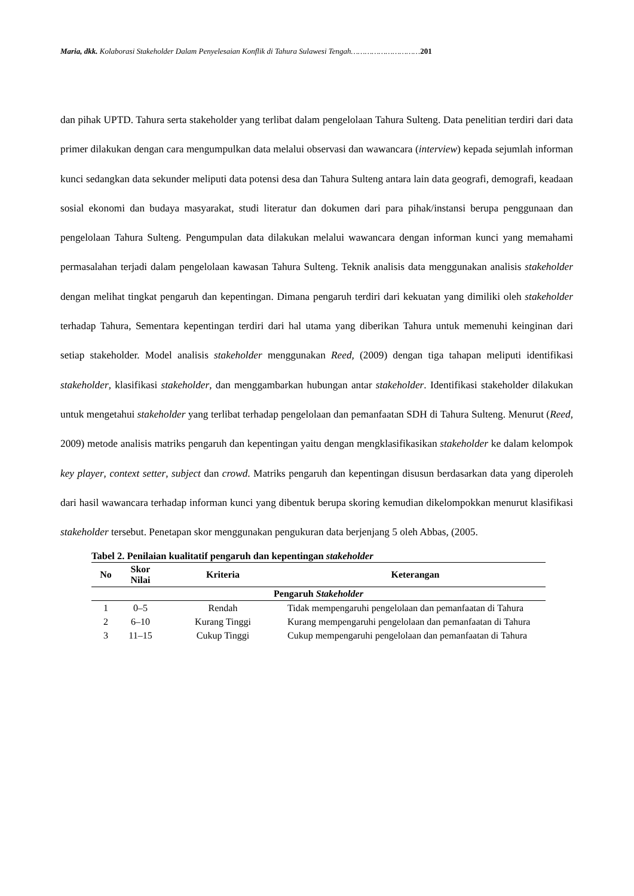Maria, dkk. Kolaborasi Stakeholder Dalam Penyelesaian Konflik di Tahura Sulawesi Tengah…………………………201
dan pihak UPTD. Tahura serta stakeholder yang terlibat dalam pengelolaan Tahura Sulteng. Data penelitian terdiri dari data primer dilakukan dengan cara mengumpulkan data melalui observasi dan wawancara (interview) kepada sejumlah informan kunci sedangkan data sekunder meliputi data potensi desa dan Tahura Sulteng antara lain data geografi, demografi, keadaan sosial ekonomi dan budaya masyarakat, studi literatur dan dokumen dari para pihak/instansi berupa penggunaan dan pengelolaan Tahura Sulteng. Pengumpulan data dilakukan melalui wawancara dengan informan kunci yang memahami permasalahan terjadi dalam pengelolaan kawasan Tahura Sulteng. Teknik analisis data menggunakan analisis stakeholder dengan melihat tingkat pengaruh dan kepentingan. Dimana pengaruh terdiri dari kekuatan yang dimiliki oleh stakeholder terhadap Tahura, Sementara kepentingan terdiri dari hal utama yang diberikan Tahura untuk memenuhi keinginan dari setiap stakeholder. Model analisis stakeholder menggunakan Reed, (2009) dengan tiga tahapan meliputi identifikasi stakeholder, klasifikasi stakeholder, dan menggambarkan hubungan antar stakeholder. Identifikasi stakeholder dilakukan untuk mengetahui stakeholder yang terlibat terhadap pengelolaan dan pemanfaatan SDH di Tahura Sulteng. Menurut (Reed, 2009) metode analisis matriks pengaruh dan kepentingan yaitu dengan mengklasifikasikan stakeholder ke dalam kelompok key player, context setter, subject dan crowd. Matriks pengaruh dan kepentingan disusun berdasarkan data yang diperoleh dari hasil wawancara terhadap informan kunci yang dibentuk berupa skoring kemudian dikelompokkan menurut klasifikasi stakeholder tersebut. Penetapan skor menggunakan pengukuran data berjenjang 5 oleh Abbas, (2005.
Tabel 2. Penilaian kualitatif pengaruh dan kepentingan stakeholder
| No | Skor Nilai | Kriteria | Keterangan |
| --- | --- | --- | --- |
| Pengaruh Stakeholder | | | |
| 1 | 0–5 | Rendah | Tidak mempengaruhi pengelolaan dan pemanfaatan di Tahura |
| 2 | 6–10 | Kurang Tinggi | Kurang mempengaruhi pengelolaan dan pemanfaatan di Tahura |
| 3 | 11–15 | Cukup Tinggi | Cukup mempengaruhi pengelolaan dan pemanfaatan di Tahura |